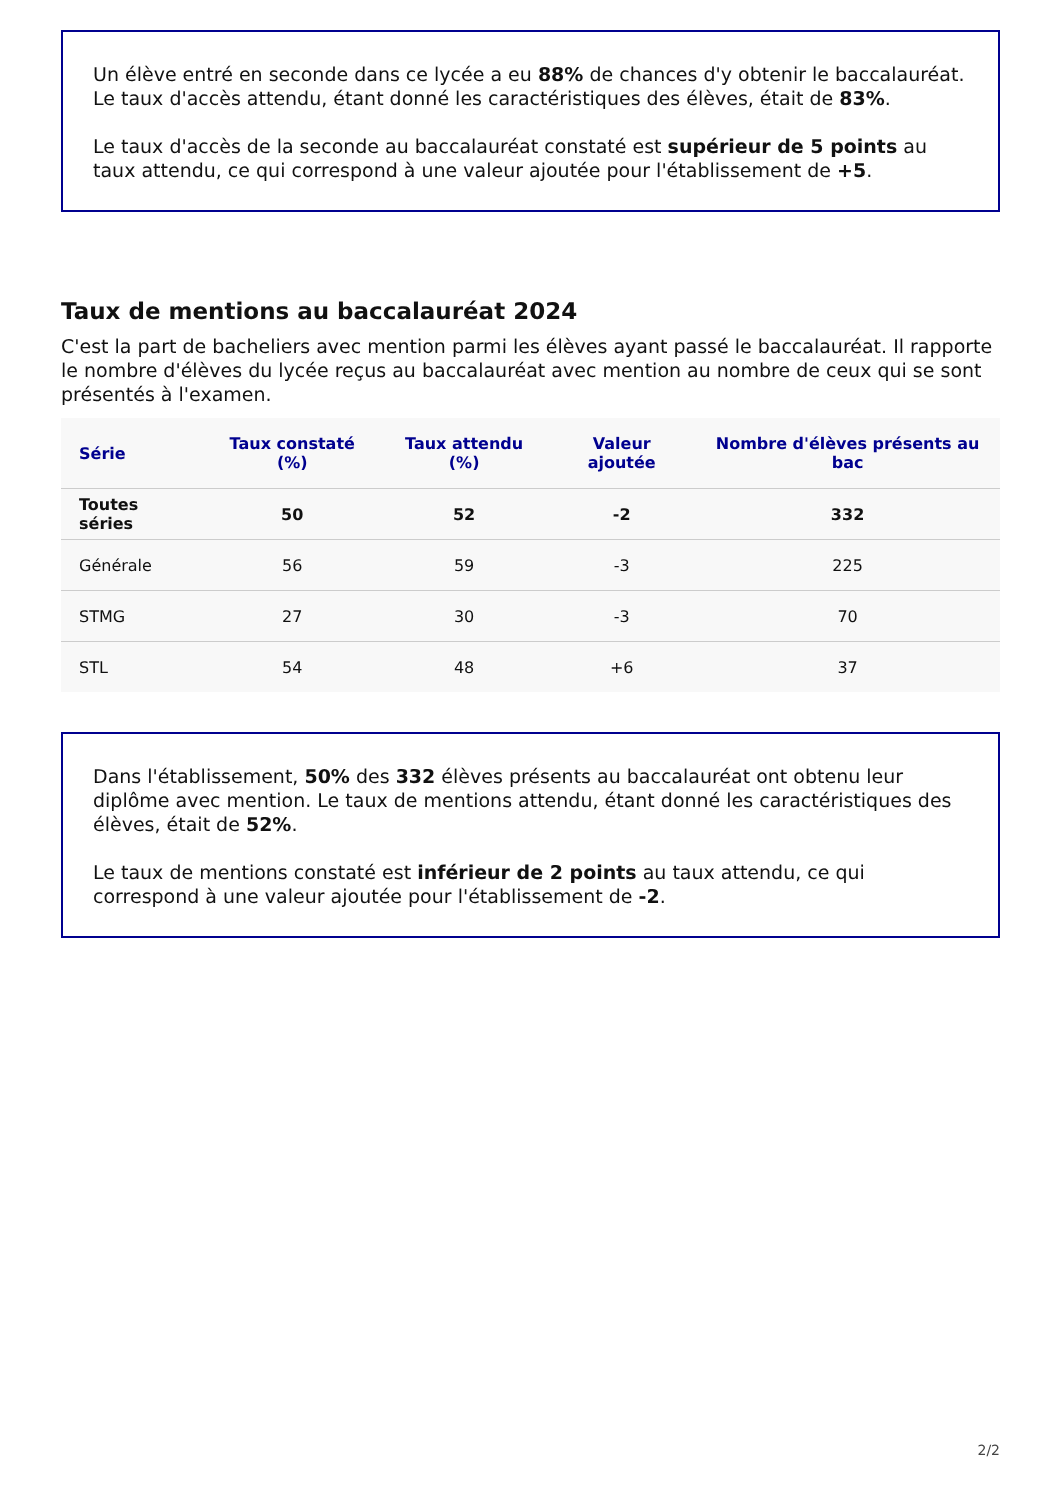Un élève entré en seconde dans ce lycée a eu 88% de chances d'y obtenir le baccalauréat. Le taux d'accès attendu, étant donné les caractéristiques des élèves, était de 83%.
Le taux d'accès de la seconde au baccalauréat constaté est supérieur de 5 points au taux attendu, ce qui correspond à une valeur ajoutée pour l'établissement de +5.
Taux de mentions au baccalauréat 2024
C'est la part de bacheliers avec mention parmi les élèves ayant passé le baccalauréat. Il rapporte le nombre d'élèves du lycée reçus au baccalauréat avec mention au nombre de ceux qui se sont présentés à l'examen.
| Série | Taux constaté (%) | Taux attendu (%) | Valeur ajoutée | Nombre d'élèves présents au bac |
| --- | --- | --- | --- | --- |
| Toutes séries | 50 | 52 | -2 | 332 |
| Générale | 56 | 59 | -3 | 225 |
| STMG | 27 | 30 | -3 | 70 |
| STL | 54 | 48 | +6 | 37 |
Dans l'établissement, 50% des 332 élèves présents au baccalauréat ont obtenu leur diplôme avec mention. Le taux de mentions attendu, étant donné les caractéristiques des élèves, était de 52%.
Le taux de mentions constaté est inférieur de 2 points au taux attendu, ce qui correspond à une valeur ajoutée pour l'établissement de -2.
2/2